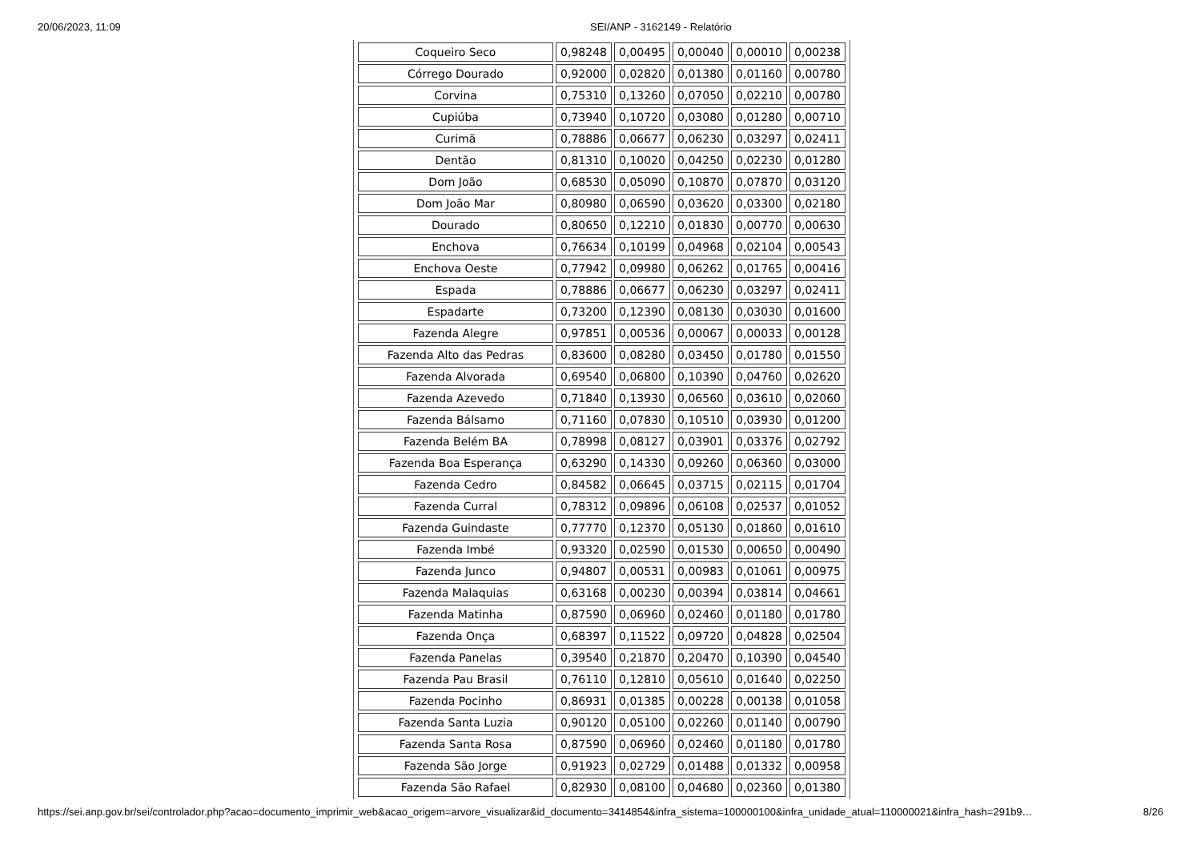20/06/2023, 11:09 SEI/ANP - 3162149 - Relatório
| Coqueiro Seco | 0,98248 | 0,00495 | 0,00040 | 0,00010 | 0,00238 |
| Córrego Dourado | 0,92000 | 0,02820 | 0,01380 | 0,01160 | 0,00780 |
| Corvina | 0,75310 | 0,13260 | 0,07050 | 0,02210 | 0,00780 |
| Cupiúba | 0,73940 | 0,10720 | 0,03080 | 0,01280 | 0,00710 |
| Curimã | 0,78886 | 0,06677 | 0,06230 | 0,03297 | 0,02411 |
| Dentão | 0,81310 | 0,10020 | 0,04250 | 0,02230 | 0,01280 |
| Dom João | 0,68530 | 0,05090 | 0,10870 | 0,07870 | 0,03120 |
| Dom João Mar | 0,80980 | 0,06590 | 0,03620 | 0,03300 | 0,02180 |
| Dourado | 0,80650 | 0,12210 | 0,01830 | 0,00770 | 0,00630 |
| Enchova | 0,76634 | 0,10199 | 0,04968 | 0,02104 | 0,00543 |
| Enchova Oeste | 0,77942 | 0,09980 | 0,06262 | 0,01765 | 0,00416 |
| Espada | 0,78886 | 0,06677 | 0,06230 | 0,03297 | 0,02411 |
| Espadarte | 0,73200 | 0,12390 | 0,08130 | 0,03030 | 0,01600 |
| Fazenda Alegre | 0,97851 | 0,00536 | 0,00067 | 0,00033 | 0,00128 |
| Fazenda Alto das Pedras | 0,83600 | 0,08280 | 0,03450 | 0,01780 | 0,01550 |
| Fazenda Alvorada | 0,69540 | 0,06800 | 0,10390 | 0,04760 | 0,02620 |
| Fazenda Azevedo | 0,71840 | 0,13930 | 0,06560 | 0,03610 | 0,02060 |
| Fazenda Bálsamo | 0,71160 | 0,07830 | 0,10510 | 0,03930 | 0,01200 |
| Fazenda Belém BA | 0,78998 | 0,08127 | 0,03901 | 0,03376 | 0,02792 |
| Fazenda Boa Esperança | 0,63290 | 0,14330 | 0,09260 | 0,06360 | 0,03000 |
| Fazenda Cedro | 0,84582 | 0,06645 | 0,03715 | 0,02115 | 0,01704 |
| Fazenda Curral | 0,78312 | 0,09896 | 0,06108 | 0,02537 | 0,01052 |
| Fazenda Guindaste | 0,77770 | 0,12370 | 0,05130 | 0,01860 | 0,01610 |
| Fazenda Imbé | 0,93320 | 0,02590 | 0,01530 | 0,00650 | 0,00490 |
| Fazenda Junco | 0,94807 | 0,00531 | 0,00983 | 0,01061 | 0,00975 |
| Fazenda Malaquias | 0,63168 | 0,00230 | 0,00394 | 0,03814 | 0,04661 |
| Fazenda Matinha | 0,87590 | 0,06960 | 0,02460 | 0,01180 | 0,01780 |
| Fazenda Onça | 0,68397 | 0,11522 | 0,09720 | 0,04828 | 0,02504 |
| Fazenda Panelas | 0,39540 | 0,21870 | 0,20470 | 0,10390 | 0,04540 |
| Fazenda Pau Brasil | 0,76110 | 0,12810 | 0,05610 | 0,01640 | 0,02250 |
| Fazenda Pocinho | 0,86931 | 0,01385 | 0,00228 | 0,00138 | 0,01058 |
| Fazenda Santa Luzia | 0,90120 | 0,05100 | 0,02260 | 0,01140 | 0,00790 |
| Fazenda Santa Rosa | 0,87590 | 0,06960 | 0,02460 | 0,01180 | 0,01780 |
| Fazenda São Jorge | 0,91923 | 0,02729 | 0,01488 | 0,01332 | 0,00958 |
| Fazenda São Rafael | 0,82930 | 0,08100 | 0,04680 | 0,02360 | 0,01380 |
https://sei.anp.gov.br/sei/controlador.php?acao=documento_imprimir_web&acao_origem=arvore_visualizar&id_documento=3414854&infra_sistema=100000100&infra_unidade_atual=110000021&infra_hash=291b9… 8/26